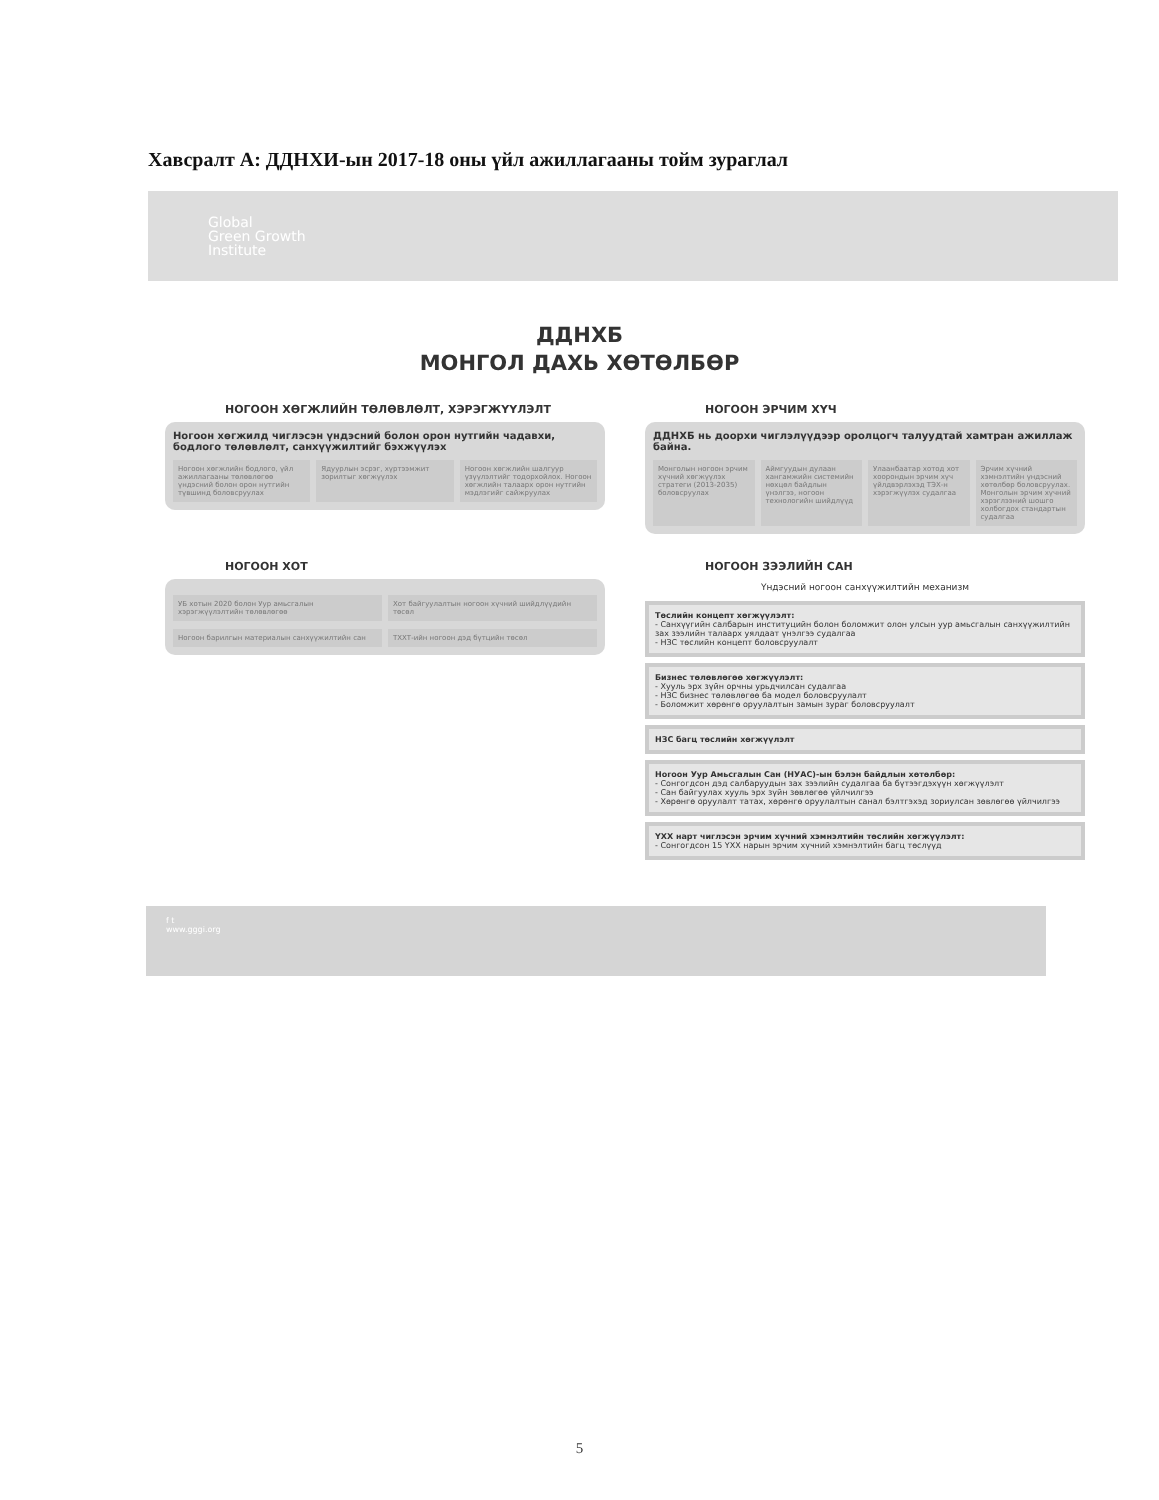Хавсралт А: ДДНХИ-ын 2017-18 оны үйл ажиллагааны тойм зураглал
Global
Green Growth
Institute
ДДНХБ
МОНГОЛ ДАХЬ ХӨТӨЛБӨР
НОГООН ХӨГЖЛИЙН ТӨЛӨВЛӨЛТ, ХЭРЭГЖҮҮЛЭЛТ
Ногоон хөгжилд чиглэсэн үндэсний болон орон нутгийн чадавхи, бодлого төлөвлөлт, санхүүжилтийг бэхжүүлэх
Ногоон хөгжлийн бодлого, үйл ажиллагааны төлөвлөгөө үндэсний болон орон нутгийн түвшинд боловсруулах
Ядуурлын эсрэг, хүртээмжит зорилтыг хөгжүүлэх
Ногоон хөгжлийн шалгуур үзүүлэлтийг тодорхойлох. Ногоон хөгжлийн талаарх орон нутгийн мэдлэгийг сайжруулах
НОГООН ЭРЧИМ ХҮЧ
ДДНХБ нь доорхи чиглэлүүдээр оролцогч талуудтай хамтран ажиллаж байна.
Монголын ногоон эрчим хүчний хөгжүүлэх стратеги (2013-2035) боловсруулах
Аймгуудын дулаан хангамжийн системийн нөхцөл байдлын үнэлгээ, ногоон технологийн шийдлүүд
Улаанбаатар хотод хот хоорондын эрчим хүч үйлдвэрлэхэд ТЭХ-н хэрэгжүүлэх судалгаа
Эрчим хүчний хэмнэлтийн үндэсний хөтөлбөр боловсруулах. Монголын эрчим хүчний хэрэглээний шошго холбогдох стандартын судалгаа
НОГООН ХОТ
УБ хотын 2020 болон Уур амьсгалын хэрэгжүүлэлтийн төлөвлөгөө
Хот байгуулалтын ногоон хүчний шийдлүүдийн төсөл
Ногоон барилгын материалын санхүүжилтийн сан
ТХХТ-ийн ногоон дэд бүтцийн төсөл
НОГООН ЗЭЭЛИЙН САН
Үндэсний ногоон санхүүжилтийн механизм
Төслийн концепт хөгжүүлэлт:
- Санхүүгийн салбарын институцийн болон боломжит олон улсын уур амьсгалын санхүүжилтийн зах зээлийн талаарх уялдаат үнэлгээ судалгаа
- НЗС төслийн концепт боловсруулалт
Бизнес төлөвлөгөө хөгжүүлэлт:
- Хууль эрх зүйн орчны урьдчилсан судалгаа
- НЗС бизнес төлөвлөгөө ба модел боловсруулалт
- Боломжит хөрөнгө оруулалтын замын зураг боловсруулалт
НЗС багц төслийн хөгжүүлэлт
Ногоон Уур Амьсгалын Сан (НУАС)-ын бэлэн байдлын хөтөлбөр:
- Сонгогдсон дэд салбаруудын зах зээлийн судалгаа ба бүтээгдэхүүн хөгжүүлэлт
- Сан байгуулах хууль эрх зүйн зөвлөгөө үйлчилгээ
- Хөрөнгө оруулалт татах, хөрөнгө оруулалтын санал бэлтгэхэд зориулсан зөвлөгөө үйлчилгээ
ҮХХ нарт чиглэсэн эрчим хүчний хэмнэлтийн төслийн хөгжүүлэлт:
- Сонгогдсон 15 ҮХХ нарын эрчим хүчний хэмнэлтийн багц төслүүд
f t
www.gggi.org
5